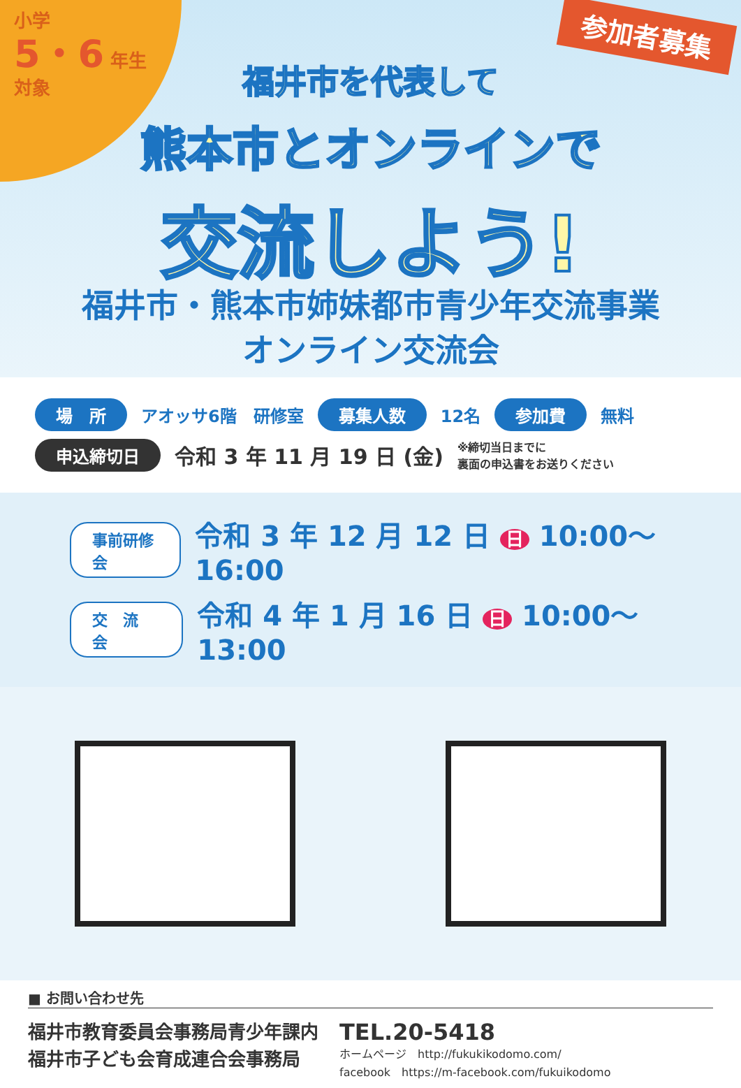小学
5・6 年生
対象
参加者募集
福井市を代表して
熊本市とオンラインで
交流しよう!
福井市・熊本市姉妹都市青少年交流事業
オンライン交流会
場　所 アオッサ6階　研修室 募集人数 12名 参加費 無料
申込締切日 令和 3 年 11 月 19 日 (金) ※締切当日までに
裏面の申込書をお送りください
事前研修会 令和 3 年 12 月 12 日 日 10:00～16:00
交　流　会 令和 4 年 1 月 16 日 日 10:00～13:00
■ お問い合わせ先
福井市教育委員会事務局青少年課内
福井市子ども会育成連合会事務局
TEL.20-5418
ホームページ　http://fukukikodomo.com/
facebook　https://m-facebook.com/fukuikodomo